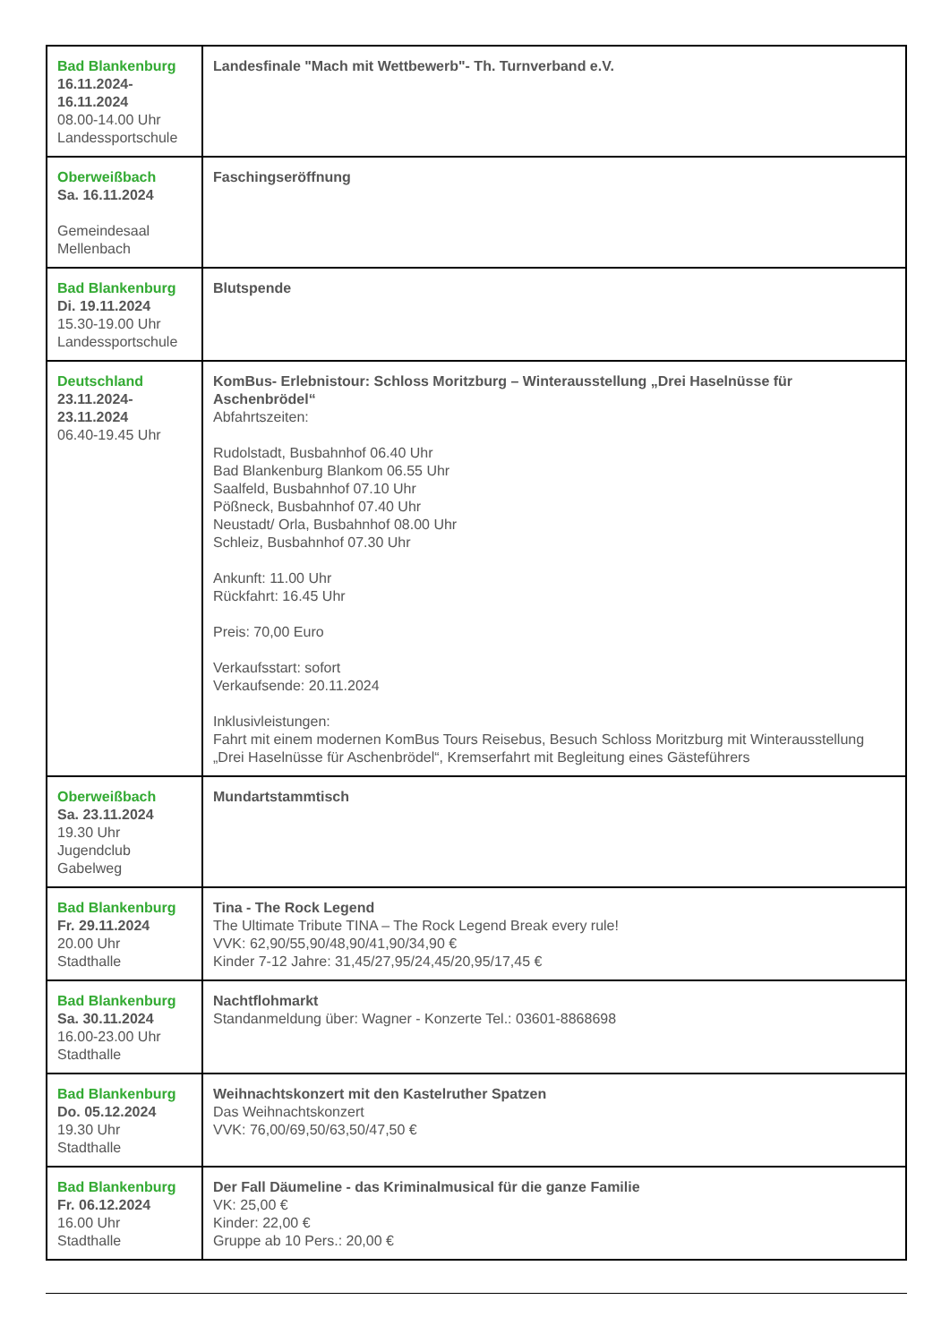| Bad Blankenburg 16.11.2024- 16.11.2024 08.00-14.00 Uhr Landessportschule | Landesfinale "Mach mit Wettbewerb"- Th. Turnverband e.V. |
| Oberweißbach Sa. 16.11.2024 Gemeindesaal Mellenbach | Faschingseröffnung |
| Bad Blankenburg Di. 19.11.2024 15.30-19.00 Uhr Landessportschule | Blutspende |
| Deutschland 23.11.2024- 23.11.2024 06.40-19.45 Uhr | KomBus- Erlebnistour: Schloss Moritzburg – Winterausstellung „Drei Haselnüsse für Aschenbrödel“ Abfahrtszeiten: Rudolstadt, Busbahnhof 06.40 Uhr Bad Blankenburg Blankom 06.55 Uhr Saalfeld, Busbahnhof 07.10 Uhr Pößneck, Busbahnhof 07.40 Uhr Neustadt/ Orla, Busbahnhof 08.00 Uhr Schleiz, Busbahnhof 07.30 Uhr Ankunft: 11.00 Uhr Rückfahrt: 16.45 Uhr Preis: 70,00 Euro Verkaufsstart: sofort Verkaufsende: 20.11.2024 Inklusivleistungen: Fahrt mit einem modernen KomBus Tours Reisebus, Besuch Schloss Moritzburg mit Winterausstellung „Drei Haselnüsse für Aschenbrödel“, Kremserfahrt mit Begleitung eines Gästeführers |
| Oberweißbach Sa. 23.11.2024 19.30 Uhr Jugendclub Gabelweg | Mundartstammtisch |
| Bad Blankenburg Fr. 29.11.2024 20.00 Uhr Stadthalle | Tina - The Rock Legend The Ultimate Tribute TINA – The Rock Legend Break every rule! VVK: 62,90/55,90/48,90/41,90/34,90 € Kinder 7-12 Jahre: 31,45/27,95/24,45/20,95/17,45 € |
| Bad Blankenburg Sa. 30.11.2024 16.00-23.00 Uhr Stadthalle | Nachtflohmarkt Standanmeldung über: Wagner - Konzerte Tel.: 03601-8868698 |
| Bad Blankenburg Do. 05.12.2024 19.30 Uhr Stadthalle | Weihnachtskonzert mit den Kastelruther Spatzen Das Weihnachtskonzert VVK: 76,00/69,50/63,50/47,50 € |
| Bad Blankenburg Fr. 06.12.2024 16.00 Uhr Stadthalle | Der Fall Däumeline - das Kriminalmusical für die ganze Familie VK: 25,00 € Kinder: 22,00 € Gruppe ab 10 Pers.: 20,00 € |